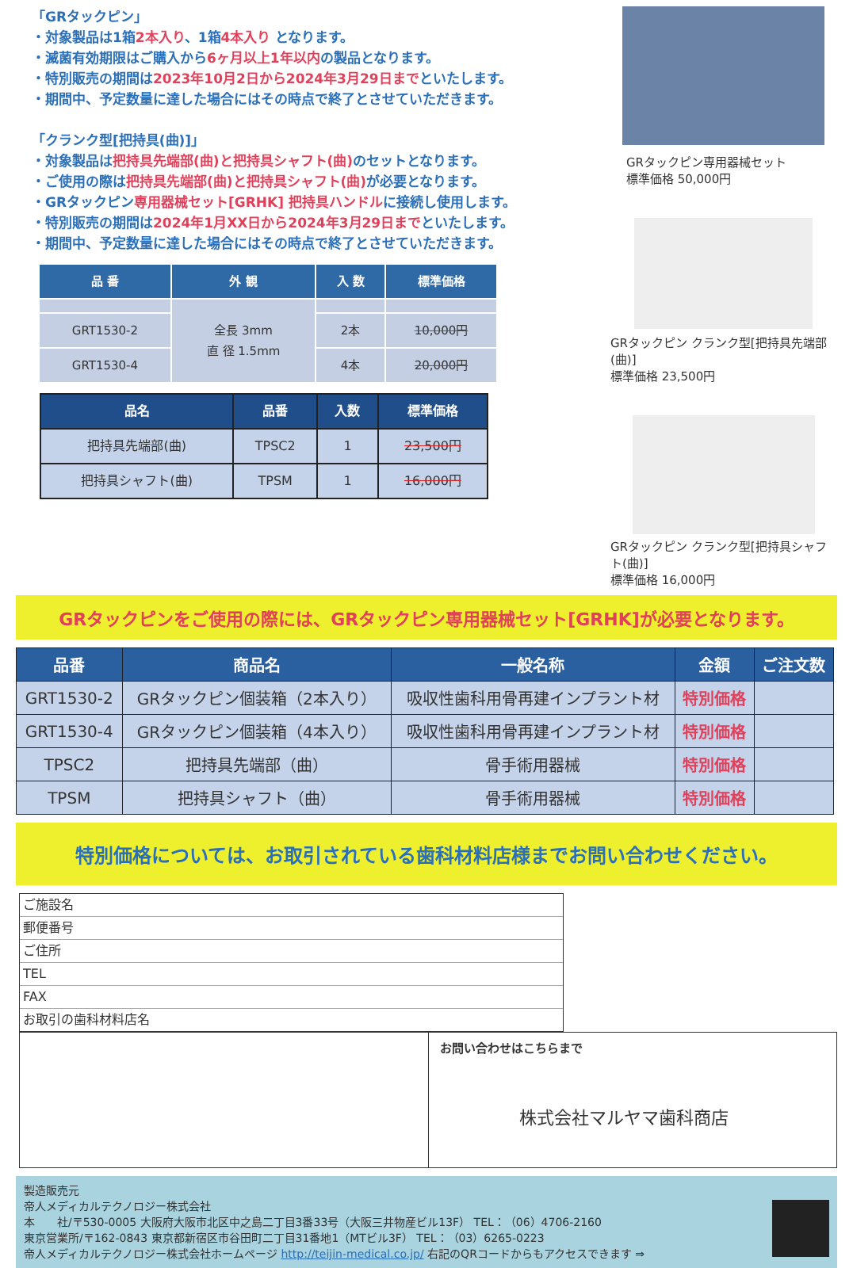「GRタックピン」
・対象製品は1箱2本入り、1箱4本入り となります。
・滅菌有効期限はご購入から6ヶ月以上1年以内の製品となります。
・特別販売の期間は2023年10月2日から2024年3月29日までといたします。
・期間中、予定数量に達した場合にはその時点で終了とさせていただきます。
「クランク型[把持具(曲)]」
・対象製品は把持具先端部(曲)と把持具シャフト(曲) のセットとなります。
・ご使用の際は把持具先端部(曲)と把持具シャフト(曲) が必要となります。
・GRタックピン専用器械セット[GRHK] 把持具ハンドルに接続し使用します。
・特別販売の期間は2024年1月XX日から2024年3月29日までといたします。
・期間中、予定数量に達した場合にはその時点で終了とさせていただきます。
| 品 番 | 外 観 | 入 数 | 標準価格 |
| --- | --- | --- | --- |
| | 全長 3mm 直 径 1.5mm | | |
| GRT1530-2 | | 2本 | 10,000円 |
| GRT1530-4 | | 4本 | 20,000円 |
| 品名 | 品番 | 入数 | 標準価格 |
| --- | --- | --- | --- |
| 把持具先端部(曲) | TPSC2 | 1 | 23,500円 |
| 把持具シャフト(曲) | TPSM | 1 | 16,000円 |
GRタックピン専用器械セット
標準価格 50,000円
GRタックピン クランク型[把持具先端部(曲)]
標準価格 23,500円
GRタックピン クランク型[把持具シャフト(曲)]
標準価格 16,000円
GRタックピンをご使用の際には、GRタックピン専用器械セット[GRHK]が必要となります。
| 品番 | 商品名 | 一般名称 | 金額 | ご注文数 |
| --- | --- | --- | --- | --- |
| GRT1530-2 | GRタックピン個装箱（2本入り） | 吸収性歯科用骨再建インプラント材 | 特別価格 | |
| GRT1530-4 | GRタックピン個装箱（4本入り） | 吸収性歯科用骨再建インプラント材 | 特別価格 | |
| TPSC2 | 把持具先端部（曲） | 骨手術用器械 | 特別価格 | |
| TPSM | 把持具シャフト（曲） | 骨手術用器械 | 特別価格 | |
特別価格については、お取引されている歯科材料店様までお問い合わせください。
ご施設名
郵便番号
ご住所
TEL
FAX
お取引の歯科材料店名
お問い合わせはこちらまで
株式会社マルヤマ歯科商店
製造販売元
帝人メディカルテクノロジー株式会社
本　　社/〒530-0005 大阪府大阪市北区中之島二丁目3番33号（大阪三井物産ビル13F） TEL：（06）4706-2160
東京営業所/〒162-0843 東京都新宿区市谷田町二丁目31番地1（MTビル3F） TEL：（03）6265-0223
帝人メディカルテクノロジー株式会社ホームページ http://teijin-medical.co.jp/ 右記のQRコードからもアクセスできます ⇒